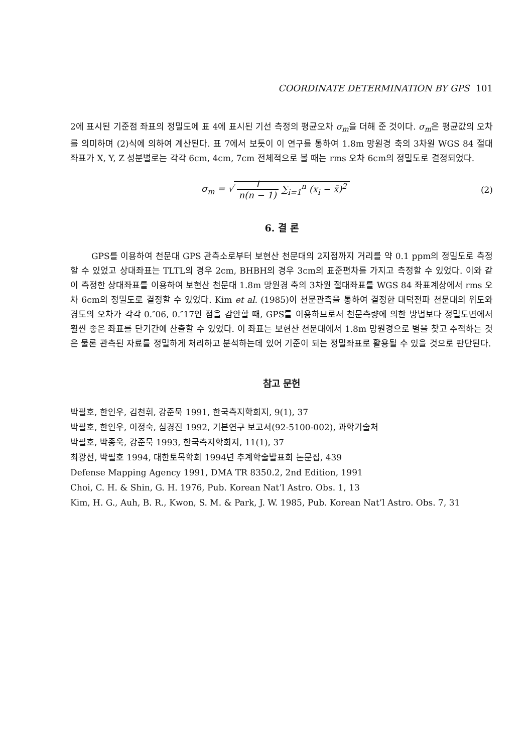COORDINATE DETERMINATION BY GPS 101
2에 표시된 기준점 좌표의 정밀도에 표 4에 표시된 기선 측정의 평균오차 σ<sub>m</sub>을 더해 준 것이다. σ<sub>m</sub>은 평균값의 오차를 의미하며 (2)식에 의하여 계산된다. 표 7에서 보듯이 이 연구를 통하여 1.8m 망원경 축의 3차원 WGS 84 절대좌표가 X, Y, Z 성분별로는 각각 6cm, 4cm, 7cm 전체적으로 볼 때는 rms 오차 6cm의 정밀도로 결정되었다.
σ<sub>m</sub> = √ 1 n(n − 1) ∑<sub>i=1</sub><sup>n</sup> (x<sub>i</sub> − x̄)<sup>2</sup>
(2)
6. 결 론
GPS를 이용하여 천문대 GPS 관측소로부터 보현산 천문대의 2지점까지 거리를 약 0.1 ppm의 정밀도로 측정할 수 있었고 상대좌표는 TLTL의 경우 2cm, BHBH의 경우 3cm의 표준편차를 가지고 측정할 수 있었다. 이와 같이 측정한 상대좌표를 이용하여 보현산 천문대 1.8m 망원경 축의 3차원 절대좌표를 WGS 84 좌표계상에서 rms 오차 6cm의 정밀도로 결정할 수 있었다. Kim et al. (1985)이 천문관측을 통하여 결정한 대덕전파 천문대의 위도와 경도의 오차가 각각 0.″06, 0.″17인 점을 감안할 때, GPS를 이용하므로서 천문측량에 의한 방법보다 정밀도면에서 훨씬 좋은 좌표를 단기간에 산출할 수 있었다. 이 좌표는 보현산 천문대에서 1.8m 망원경으로 별을 찾고 추적하는 것은 물론 관측된 자료를 정밀하게 처리하고 분석하는데 있어 기준이 되는 정밀좌표로 활용될 수 있을 것으로 판단된다.
참고 문헌
박필호, 한인우, 김천휘, 강준묵 1991, 한국측지학회지, 9(1), 37
박필호, 한인우, 이정숙, 심경진 1992, 기본연구 보고서(92-5100-002), 과학기술처
박필호, 박종욱, 강준묵 1993, 한국측지학회지, 11(1), 37
최광선, 박필호 1994, 대한토목학회 1994년 추계학술발표회 논문집, 439
Defense Mapping Agency 1991, DMA TR 8350.2, 2nd Edition, 1991
Choi, C. H. & Shin, G. H. 1976, Pub. Korean Nat’l Astro. Obs. 1, 13
Kim, H. G., Auh, B. R., Kwon, S. M. & Park, J. W. 1985, Pub. Korean Nat’l Astro. Obs. 7, 31